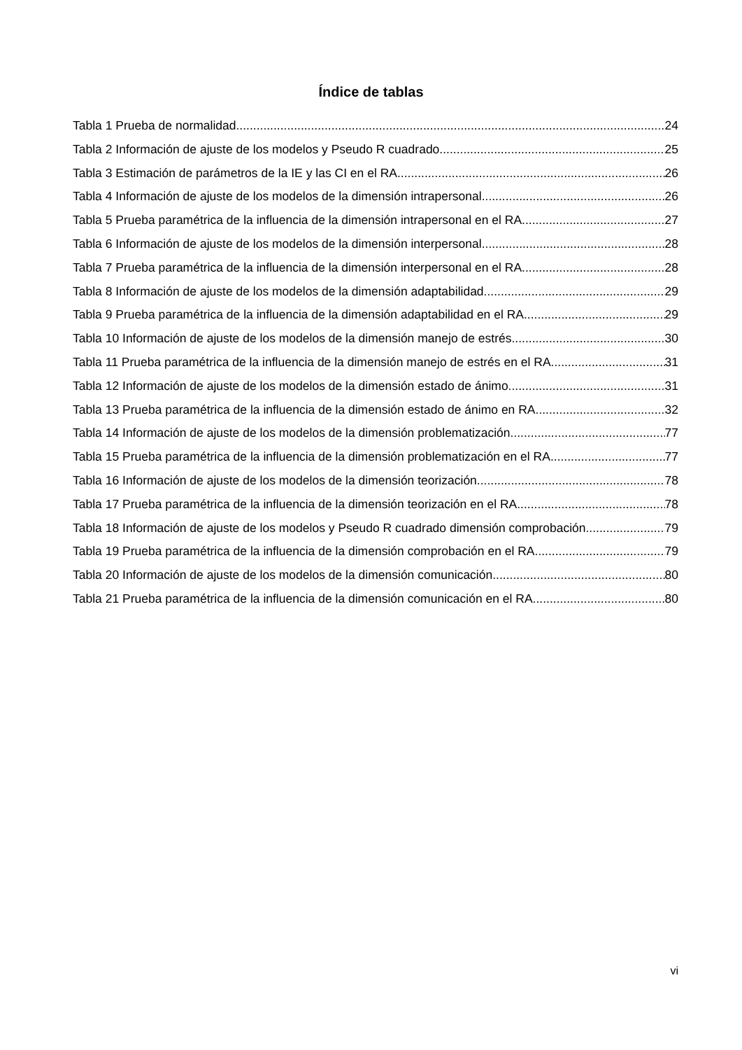Índice de tablas
Tabla 1 Prueba de normalidad 24
Tabla 2 Información de ajuste de los modelos y Pseudo R cuadrado 25
Tabla 3 Estimación de parámetros de la IE y las CI en el RA 26
Tabla 4 Información de ajuste de los modelos de la dimensión intrapersonal 26
Tabla 5 Prueba paramétrica de la influencia de la dimensión intrapersonal en el RA. 27
Tabla 6 Información de ajuste de los modelos de la dimensión interpersonal 28
Tabla 7 Prueba paramétrica de la influencia de la dimensión interpersonal en el RA. 28
Tabla 8 Información de ajuste de los modelos de la dimensión adaptabilidad 29
Tabla 9 Prueba paramétrica de la influencia de la dimensión adaptabilidad en el RA 29
Tabla 10 Información de ajuste de los modelos de la dimensión manejo de estrés 30
Tabla 11 Prueba paramétrica de la influencia de la dimensión manejo de estrés en el RA. 31
Tabla 12 Información de ajuste de los modelos de la dimensión estado de ánimo 31
Tabla 13 Prueba paramétrica de la influencia de la dimensión estado de ánimo en RA 32
Tabla 14 Información de ajuste de los modelos de la dimensión problematización 77
Tabla 15 Prueba paramétrica de la influencia de la dimensión problematización en el RA 77
Tabla 16 Información de ajuste de los modelos de la dimensión teorización 78
Tabla 17 Prueba paramétrica de la influencia de la dimensión teorización en el RA 78
Tabla 18 Información de ajuste de los modelos y Pseudo R cuadrado dimensión comprobación 79
Tabla 19 Prueba paramétrica de la influencia de la dimensión comprobación en el RA 79
Tabla 20 Información de ajuste de los modelos de la dimensión comunicación 80
Tabla 21 Prueba paramétrica de la influencia de la dimensión comunicación en el RA 80
vi